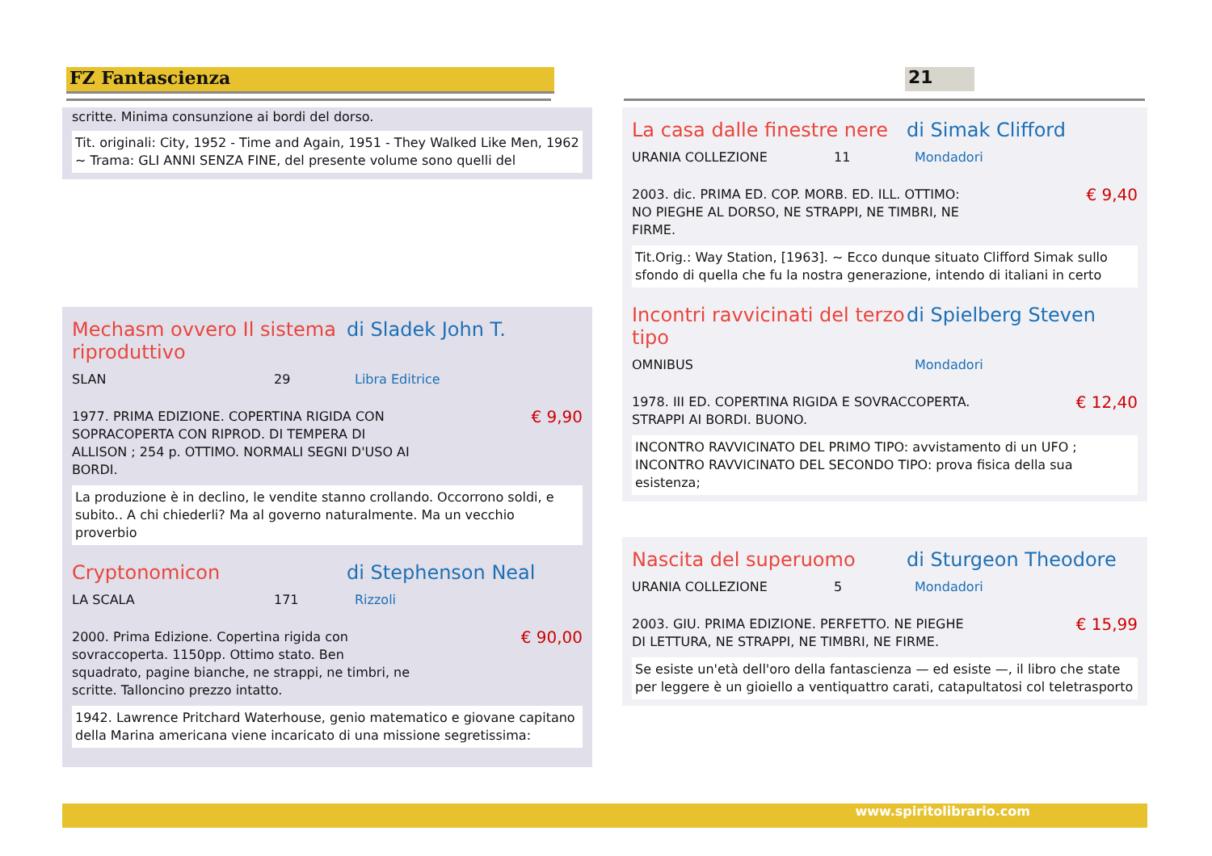FZ Fantascienza 21
scritte. Minima consunzione ai bordi del dorso.
Tit. originali: City, 1952 - Time and Again, 1951 - They Walked Like Men, 1962 ~ Trama: GLI ANNI SENZA FINE, del presente volume sono quelli del
Mechasm ovvero Il sistema riproduttivo di Sladek John T.
SLAN 29 Libra Editrice
1977. PRIMA EDIZIONE. COPERTINA RIGIDA CON SOPRACOPERTA CON RIPROD. DI TEMPERA DI ALLISON ; 254 p. OTTIMO. NORMALI SEGNI D'USO AI BORDI.
€ 9,90
La produzione è in declino, le vendite stanno crollando. Occorrono soldi, e subito.. A chi chiederli? Ma al governo naturalmente. Ma un vecchio proverbio
Cryptonomicon di Stephenson Neal
LA SCALA 171 Rizzoli
2000. Prima Edizione. Copertina rigida con sovraccoperta. 1150pp. Ottimo stato. Ben squadrato, pagine bianche, ne strappi, ne timbri, ne scritte. Talloncino prezzo intatto.
€ 90,00
1942. Lawrence Pritchard Waterhouse, genio matematico e giovane capitano della Marina americana viene incaricato di una missione segretissima:
La casa dalle finestre nere di Simak Clifford
URANIA COLLEZIONE 11 Mondadori
2003. dic. PRIMA ED. COP. MORB. ED. ILL. OTTIMO: NO PIEGHE AL DORSO, NE STRAPPI, NE TIMBRI, NE FIRME.
€ 9,40
Tit.Orig.: Way Station, [1963]. ~ Ecco dunque situato Clifford Simak sullo sfondo di quella che fu la nostra generazione, intendo di italiani in certo
Incontri ravvicinati del terzo tipo di Spielberg Steven
OMNIBUS Mondadori
1978. III ED. COPERTINA RIGIDA E SOVRACCOPERTA. STRAPPI AI BORDI. BUONO.
€ 12,40
INCONTRO RAVVICINATO DEL PRIMO TIPO: avvistamento di un UFO ; INCONTRO RAVVICINATO DEL SECONDO TIPO: prova fisica della sua esistenza;
Nascita del superuomo di Sturgeon Theodore
URANIA COLLEZIONE 5 Mondadori
2003. GIU. PRIMA EDIZIONE. PERFETTO. NE PIEGHE DI LETTURA, NE STRAPPI, NE TIMBRI, NE FIRME.
€ 15,99
Se esiste un'età dell'oro della fantascienza — ed esiste —, il libro che state per leggere è un gioiello a ventiquattro carati, catapultatosi col teletrasporto
www.spiritolibrario.com